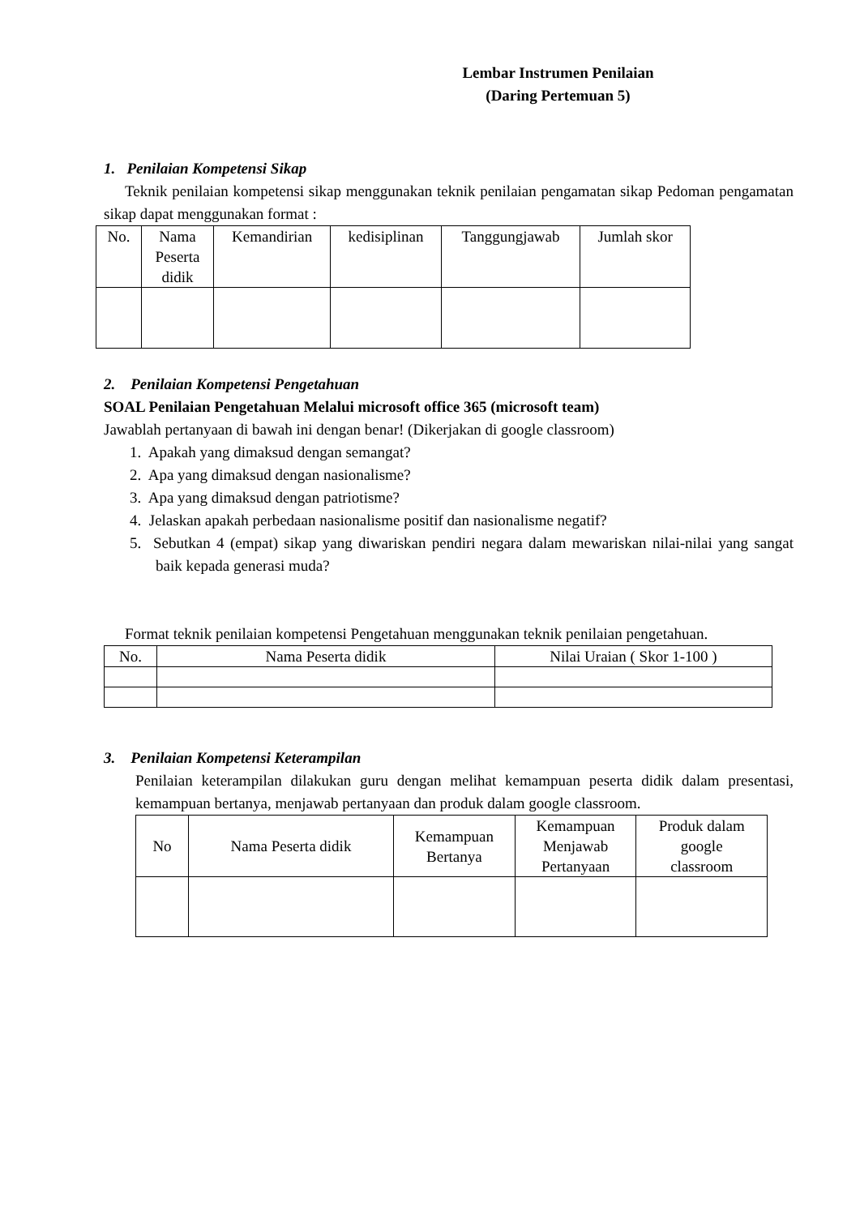Lembar Instrumen Penilaian
(Daring Pertemuan 5)
1. Penilaian Kompetensi Sikap
Teknik penilaian kompetensi sikap menggunakan teknik penilaian pengamatan sikap Pedoman pengamatan sikap dapat menggunakan format :
| No. | Nama Peserta didik | Kemandirian | kedisiplinan | Tanggungjawab | Jumlah skor |
| --- | --- | --- | --- | --- | --- |
2. Penilaian Kompetensi Pengetahuan
SOAL Penilaian Pengetahuan Melalui microsoft office 365 (microsoft team)
Jawablah pertanyaan di bawah ini dengan benar! (Dikerjakan di google classroom)
1. Apakah yang dimaksud dengan semangat?
2. Apa yang dimaksud dengan nasionalisme?
3. Apa yang dimaksud dengan patriotisme?
4. Jelaskan apakah perbedaan nasionalisme positif dan nasionalisme negatif?
5. Sebutkan 4 (empat) sikap yang diwariskan pendiri negara dalam mewariskan nilai-nilai yang sangat baik kepada generasi muda?
Format teknik penilaian kompetensi Pengetahuan menggunakan teknik penilaian pengetahuan.
| No. | Nama Peserta didik | Nilai Uraian ( Skor 1-100 ) |
| --- | --- | --- |
3. Penilaian Kompetensi Keterampilan
Penilaian keterampilan dilakukan guru dengan melihat kemampuan peserta didik dalam presentasi, kemampuan bertanya, menjawab pertanyaan dan produk dalam google classroom.
| No | Nama Peserta didik | Kemampuan Bertanya | Kemampuan Menjawab Pertanyaan | Produk dalam google classroom |
| --- | --- | --- | --- | --- |